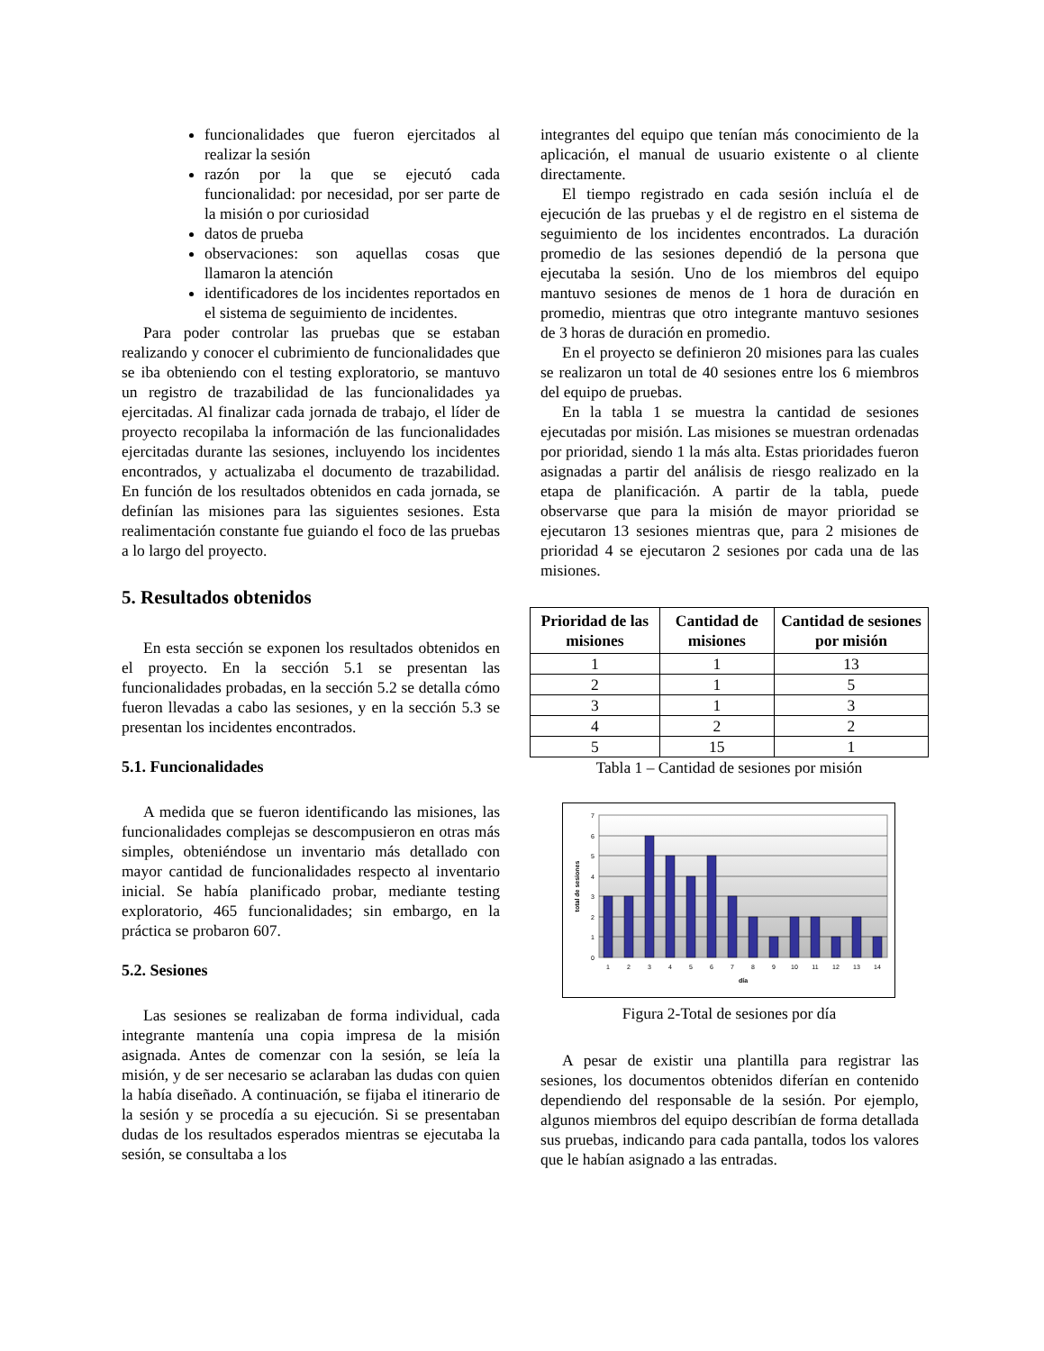funcionalidades que fueron ejercitados al realizar la sesión
razón por la que se ejecutó cada funcionalidad: por necesidad, por ser parte de la misión o por curiosidad
datos de prueba
observaciones: son aquellas cosas que llamaron la atención
identificadores de los incidentes reportados en el sistema de seguimiento de incidentes.
Para poder controlar las pruebas que se estaban realizando y conocer el cubrimiento de funcionalidades que se iba obteniendo con el testing exploratorio, se mantuvo un registro de trazabilidad de las funcionalidades ya ejercitadas. Al finalizar cada jornada de trabajo, el líder de proyecto recopilaba la información de las funcionalidades ejercitadas durante las sesiones, incluyendo los incidentes encontrados, y actualizaba el documento de trazabilidad. En función de los resultados obtenidos en cada jornada, se definían las misiones para las siguientes sesiones. Esta realimentación constante fue guiando el foco de las pruebas a lo largo del proyecto.
5. Resultados obtenidos
En esta sección se exponen los resultados obtenidos en el proyecto. En la sección 5.1 se presentan las funcionalidades probadas, en la sección 5.2 se detalla cómo fueron llevadas a cabo las sesiones, y en la sección 5.3 se presentan los incidentes encontrados.
5.1. Funcionalidades
A medida que se fueron identificando las misiones, las funcionalidades complejas se descompusieron en otras más simples, obteniéndose un inventario más detallado con mayor cantidad de funcionalidades respecto al inventario inicial. Se había planificado probar, mediante testing exploratorio, 465 funcionalidades; sin embargo, en la práctica se probaron 607.
5.2. Sesiones
Las sesiones se realizaban de forma individual, cada integrante mantenía una copia impresa de la misión asignada. Antes de comenzar con la sesión, se leía la misión, y de ser necesario se aclaraban las dudas con quien la había diseñado. A continuación, se fijaba el itinerario de la sesión y se procedía a su ejecución. Si se presentaban dudas de los resultados esperados mientras se ejecutaba la sesión, se consultaba a los
integrantes del equipo que tenían más conocimiento de la aplicación, el manual de usuario existente o al cliente directamente.
El tiempo registrado en cada sesión incluía el de ejecución de las pruebas y el de registro en el sistema de seguimiento de los incidentes encontrados. La duración promedio de las sesiones dependió de la persona que ejecutaba la sesión. Uno de los miembros del equipo mantuvo sesiones de menos de 1 hora de duración en promedio, mientras que otro integrante mantuvo sesiones de 3 horas de duración en promedio.
En el proyecto se definieron 20 misiones para las cuales se realizaron un total de 40 sesiones entre los 6 miembros del equipo de pruebas.
En la tabla 1 se muestra la cantidad de sesiones ejecutadas por misión. Las misiones se muestran ordenadas por prioridad, siendo 1 la más alta. Estas prioridades fueron asignadas a partir del análisis de riesgo realizado en la etapa de planificación. A partir de la tabla, puede observarse que para la misión de mayor prioridad se ejecutaron 13 sesiones mientras que, para 2 misiones de prioridad 4 se ejecutaron 2 sesiones por cada una de las misiones.
| Prioridad de las misiones | Cantidad de misiones | Cantidad de sesiones por misión |
| --- | --- | --- |
| 1 | 1 | 13 |
| 2 | 1 | 5 |
| 3 | 1 | 3 |
| 4 | 2 | 2 |
| 5 | 15 | 1 |
Tabla 1 – Cantidad de sesiones por misión
0
1
2
3
4
5
6
7
1
2
3
4
5
6
7
8
9
10
11
12
13
14
día
total de sesiones
Figura 2-Total de sesiones por día
A pesar de existir una plantilla para registrar las sesiones, los documentos obtenidos diferían en contenido dependiendo del responsable de la sesión. Por ejemplo, algunos miembros del equipo describían de forma detallada sus pruebas, indicando para cada pantalla, todos los valores que le habían asignado a las entradas.